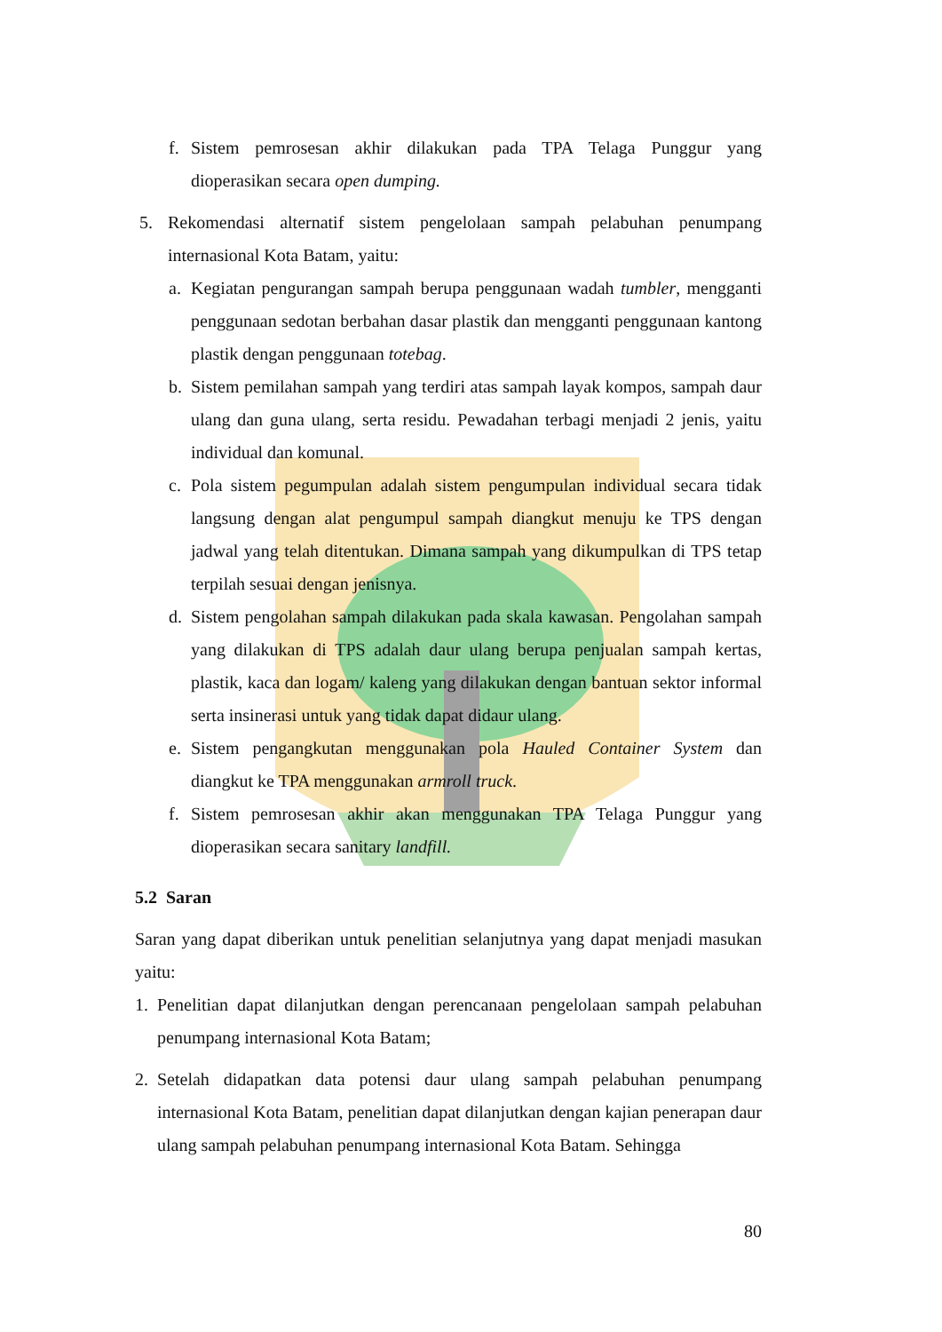f. Sistem pemrosesan akhir dilakukan pada TPA Telaga Punggur yang dioperasikan secara open dumping.
5. Rekomendasi alternatif sistem pengelolaan sampah pelabuhan penumpang internasional Kota Batam, yaitu:
a. Kegiatan pengurangan sampah berupa penggunaan wadah tumbler, mengganti penggunaan sedotan berbahan dasar plastik dan mengganti penggunaan kantong plastik dengan penggunaan totebag.
b. Sistem pemilahan sampah yang terdiri atas sampah layak kompos, sampah daur ulang dan guna ulang, serta residu. Pewadahan terbagi menjadi 2 jenis, yaitu individual dan komunal.
c. Pola sistem pegumpulan adalah sistem pengumpulan individual secara tidak langsung dengan alat pengumpul sampah diangkut menuju ke TPS dengan jadwal yang telah ditentukan. Dimana sampah yang dikumpulkan di TPS tetap terpilah sesuai dengan jenisnya.
d. Sistem pengolahan sampah dilakukan pada skala kawasan. Pengolahan sampah yang dilakukan di TPS adalah daur ulang berupa penjualan sampah kertas, plastik, kaca dan logam/ kaleng yang dilakukan dengan bantuan sektor informal serta insinerasi untuk yang tidak dapat didaur ulang.
e. Sistem pengangkutan menggunakan pola Hauled Container System dan diangkut ke TPA menggunakan armroll truck.
f. Sistem pemrosesan akhir akan menggunakan TPA Telaga Punggur yang dioperasikan secara sanitary landfill.
5.2 Saran
Saran yang dapat diberikan untuk penelitian selanjutnya yang dapat menjadi masukan yaitu:
1. Penelitian dapat dilanjutkan dengan perencanaan pengelolaan sampah pelabuhan penumpang internasional Kota Batam;
2. Setelah didapatkan data potensi daur ulang sampah pelabuhan penumpang internasional Kota Batam, penelitian dapat dilanjutkan dengan kajian penerapan daur ulang sampah pelabuhan penumpang internasional Kota Batam. Sehingga
80